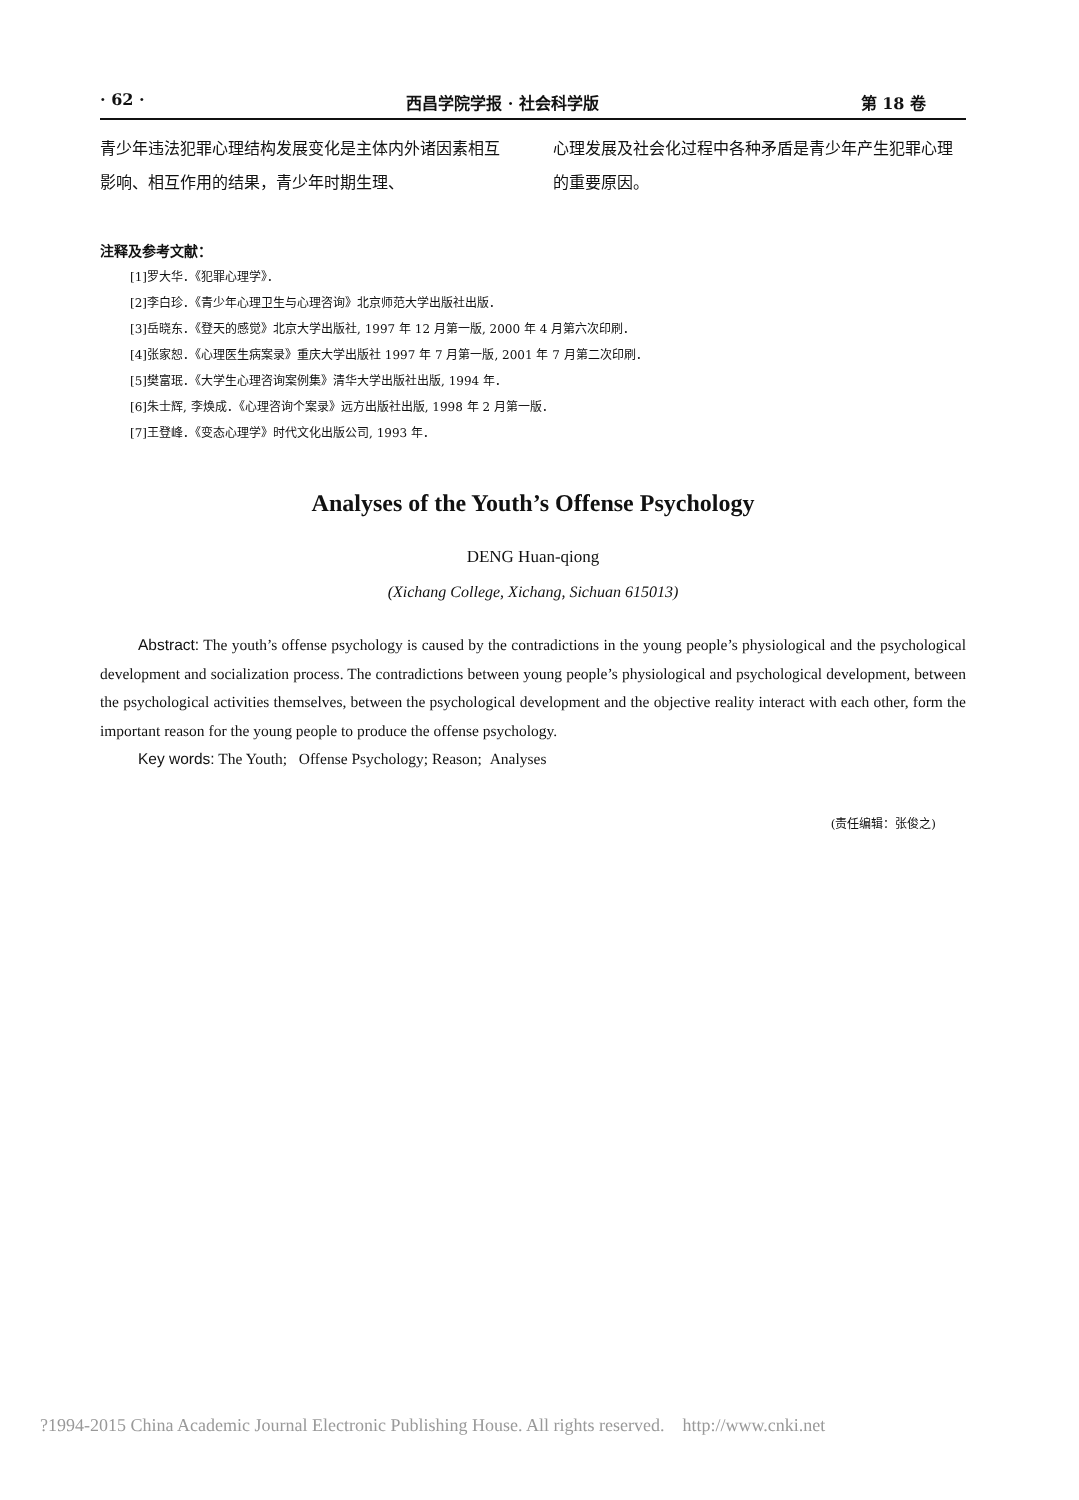· 62 · 西昌学院学报 · 社会科学版 第 18 卷
青少年违法犯罪心理结构发展变化是主体内外诸因素相互影响、相互作用的结果，青少年时期生理、
心理发展及社会化过程中各种矛盾是青少年产生犯罪心理的重要原因。
注释及参考文献：
[1]罗大华．《犯罪心理学》．
[2]李白珍．《青少年心理卫生与心理咨询》北京师范大学出版社出版．
[3]岳晓东．《登天的感觉》北京大学出版社, 1997 年 12 月第一版, 2000 年 4 月第六次印刷．
[4]张家恕．《心理医生病案录》重庆大学出版社 1997 年 7 月第一版, 2001 年 7 月第二次印刷．
[5]樊富珉．《大学生心理咨询案例集》清华大学出版社出版, 1994 年．
[6]朱士辉, 李焕成．《心理咨询个案录》远方出版社出版, 1998 年 2 月第一版．
[7]王登峰．《变态心理学》时代文化出版公司, 1993 年．
Analyses of the Youth’s Offense Psychology
DENG Huan-qiong
(Xichang College, Xichang, Sichuan 615013)
Abstract: The youth’s offense psychology is caused by the contradictions in the young people’s physiological and the psychological development and socialization process. The contradictions between young people’s physiological and psychological development, between the psychological activities themselves, between the psychological development and the objective reality interact with each other, form the important reason for the young people to produce the offense psychology.
Key words: The Youth; Offense Psychology; Reason; Analyses
(责任编辑：张俊之)
?1994-2015 China Academic Journal Electronic Publishing House. All rights reserved. http://www.cnki.net